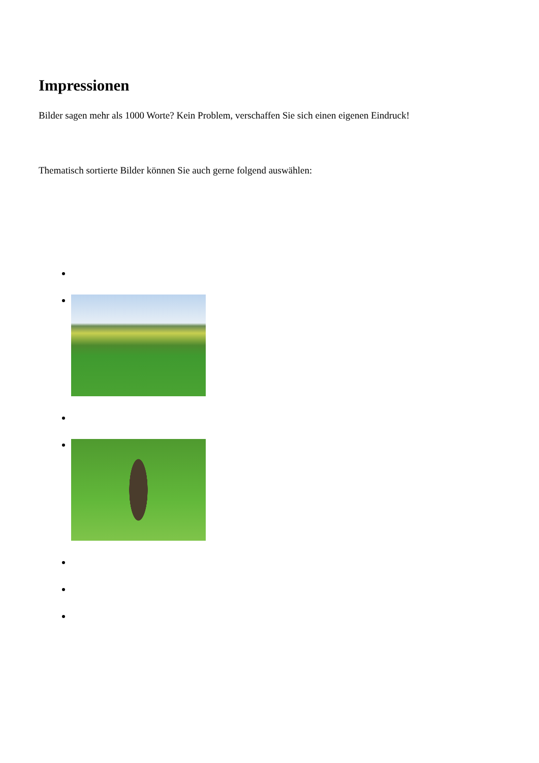Impressionen
Bilder sagen mehr als 1000 Worte? Kein Problem, verschaffen Sie sich einen eigenen Eindruck!
Thematisch sortierte Bilder können Sie auch gerne folgend auswählen: